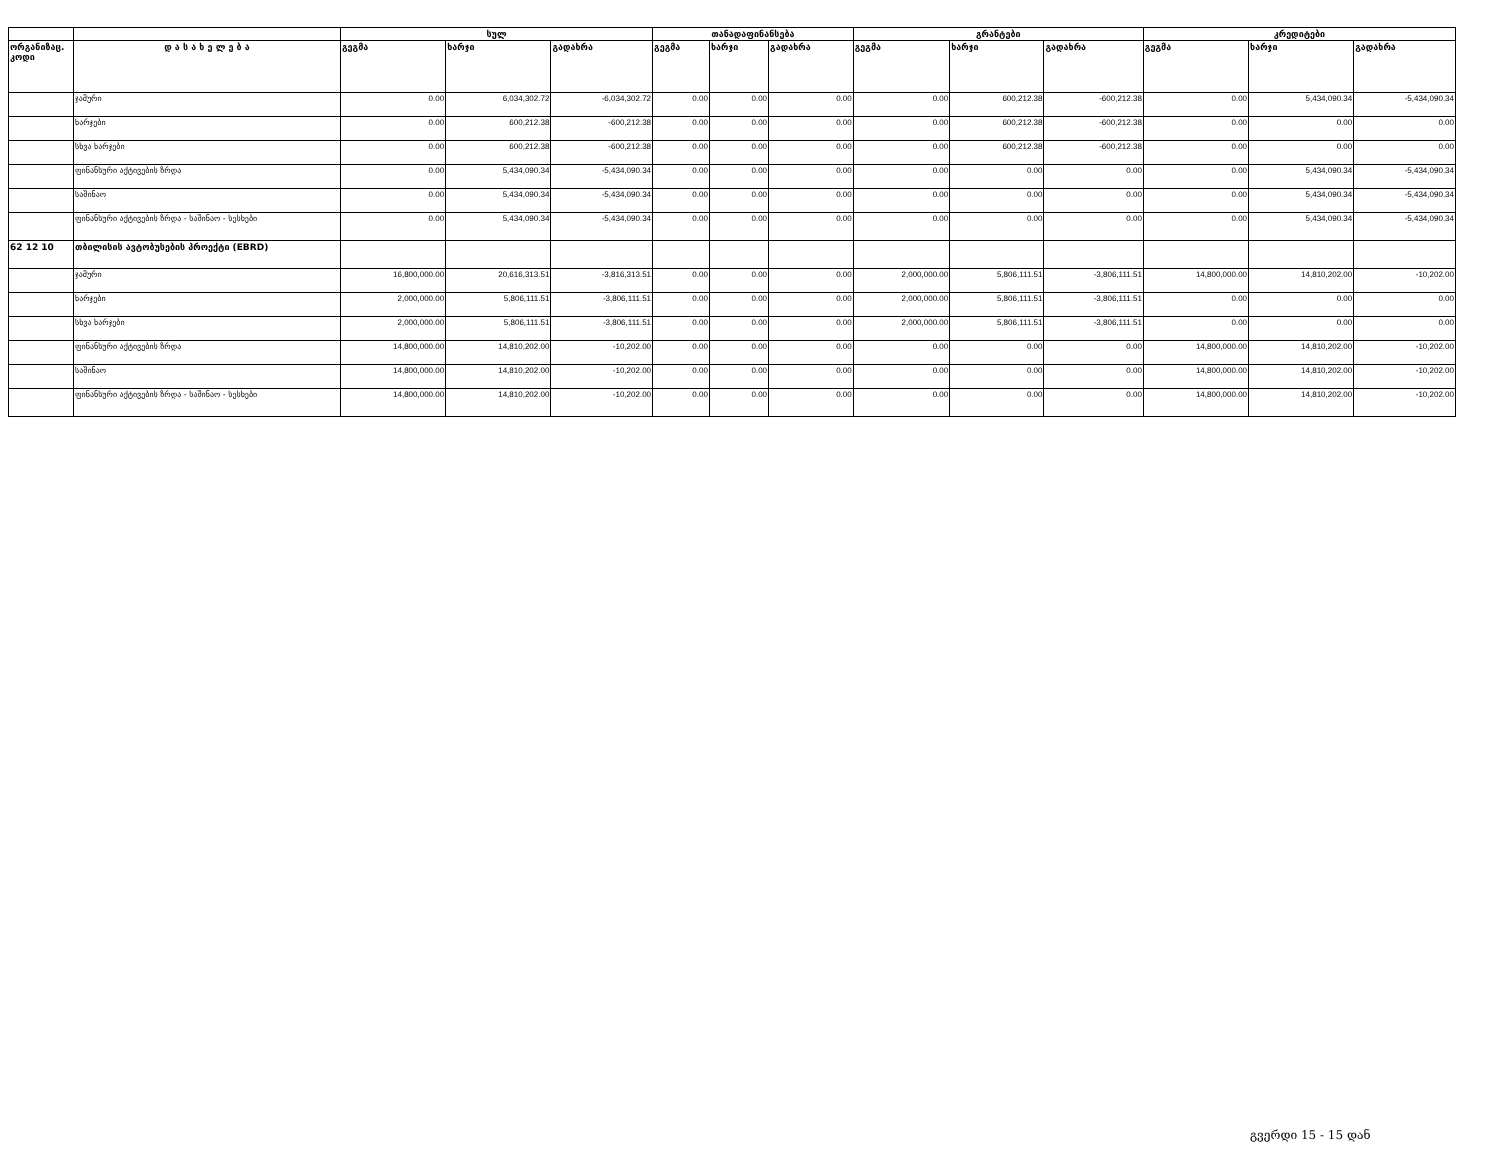| | | სულ | | | თანადაფინანსება | | | გრანტები | | | კრედიტები | | |
| --- | --- | --- | --- | --- | --- | --- | --- | --- | --- | --- | --- | --- | --- |
| ორგანიზაც. კოდი | დ ა ს ა ხ ე ლ ე ბ ა | გეგმა | ხარჯი | გადახრა | გეგმა | ხარჯი | გადახრა | გეგმა | ხარჯი | გადახრა | გეგმა | ხარჯი | გადახრა |
| | ჯამური | 0.00 | 6,034,302.72 | -6,034,302.72 | 0.00 | 0.00 | 0.00 | 0.00 | 600,212.38 | -600,212.38 | 0.00 | 5,434,090.34 | -5,434,090.34 |
| | ხარჯები | 0.00 | 600,212.38 | -600,212.38 | 0.00 | 0.00 | 0.00 | 0.00 | 600,212.38 | -600,212.38 | 0.00 | 0.00 | 0.00 |
| | სხვა ხარჯები | 0.00 | 600,212.38 | -600,212.38 | 0.00 | 0.00 | 0.00 | 0.00 | 600,212.38 | -600,212.38 | 0.00 | 0.00 | 0.00 |
| | ფინანსური აქტივების ზრდა | 0.00 | 5,434,090.34 | -5,434,090.34 | 0.00 | 0.00 | 0.00 | 0.00 | 0.00 | 0.00 | 0.00 | 5,434,090.34 | -5,434,090.34 |
| | საშინაო | 0.00 | 5,434,090.34 | -5,434,090.34 | 0.00 | 0.00 | 0.00 | 0.00 | 0.00 | 0.00 | 0.00 | 5,434,090.34 | -5,434,090.34 |
| | ფინანსური აქტივების ზრდა - საშინაო - სესხები | 0.00 | 5,434,090.34 | -5,434,090.34 | 0.00 | 0.00 | 0.00 | 0.00 | 0.00 | 0.00 | 0.00 | 5,434,090.34 | -5,434,090.34 |
| 62 12 10 | თბილისის ავტობუსების პროექტი (EBRD) | | | | | | | | | | | | |
| | ჯამური | 16,800,000.00 | 20,616,313.51 | -3,816,313.51 | 0.00 | 0.00 | 0.00 | 2,000,000.00 | 5,806,111.51 | -3,806,111.51 | 14,800,000.00 | 14,810,202.00 | -10,202.00 |
| | ხარჯები | 2,000,000.00 | 5,806,111.51 | -3,806,111.51 | 0.00 | 0.00 | 0.00 | 2,000,000.00 | 5,806,111.51 | -3,806,111.51 | 0.00 | 0.00 | 0.00 |
| | სხვა ხარჯები | 2,000,000.00 | 5,806,111.51 | -3,806,111.51 | 0.00 | 0.00 | 0.00 | 2,000,000.00 | 5,806,111.51 | -3,806,111.51 | 0.00 | 0.00 | 0.00 |
| | ფინანსური აქტივების ზრდა | 14,800,000.00 | 14,810,202.00 | -10,202.00 | 0.00 | 0.00 | 0.00 | 0.00 | 0.00 | 0.00 | 14,800,000.00 | 14,810,202.00 | -10,202.00 |
| | საშინაო | 14,800,000.00 | 14,810,202.00 | -10,202.00 | 0.00 | 0.00 | 0.00 | 0.00 | 0.00 | 0.00 | 14,800,000.00 | 14,810,202.00 | -10,202.00 |
| | ფინანსური აქტივების ზრდა - საშინაო - სესხები | 14,800,000.00 | 14,810,202.00 | -10,202.00 | 0.00 | 0.00 | 0.00 | 0.00 | 0.00 | 0.00 | 14,800,000.00 | 14,810,202.00 | -10,202.00 |
გვერდი 15 - 15 დან